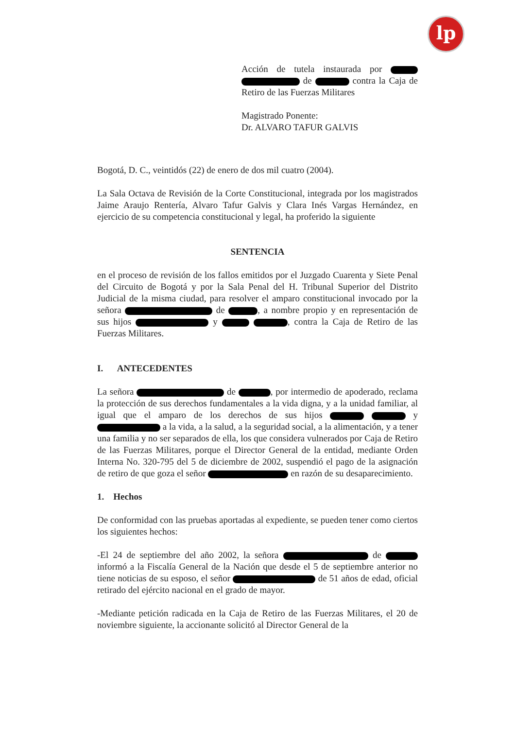lp
Acción de tutela instaurada por de contra la Caja de Retiro de las Fuerzas Militares
Magistrado Ponente:
Dr. ALVARO TAFUR GALVIS
Bogotá, D. C., veintidós (22) de enero de dos mil cuatro (2004).
La Sala Octava de Revisión de la Corte Constitucional, integrada por los magistrados Jaime Araujo Rentería, Alvaro Tafur Galvis y Clara Inés Vargas Hernández, en ejercicio de su competencia constitucional y legal, ha proferido la siguiente
SENTENCIA
en el proceso de revisión de los fallos emitidos por el Juzgado Cuarenta y Siete Penal del Circuito de Bogotá y por la Sala Penal del H. Tribunal Superior del Distrito Judicial de la misma ciudad, para resolver el amparo constitucional invocado por la señora de , a nombre propio y en representación de sus hijos y , contra la Caja de Retiro de las Fuerzas Militares.
I. ANTECEDENTES
La señora de , por intermedio de apoderado, reclama la protección de sus derechos fundamentales a la vida digna, y a la unidad familiar, al igual que el amparo de los derechos de sus hijos y a la vida, a la salud, a la seguridad social, a la alimentación, y a tener una familia y no ser separados de ella, los que considera vulnerados por Caja de Retiro de las Fuerzas Militares, porque el Director General de la entidad, mediante Orden Interna No. 320-795 del 5 de diciembre de 2002, suspendió el pago de la asignación de retiro de que goza el señor en razón de su desaparecimiento.
1. Hechos
De conformidad con las pruebas aportadas al expediente, se pueden tener como ciertos los siguientes hechos:
-El 24 de septiembre del año 2002, la señora de informó a la Fiscalía General de la Nación que desde el 5 de septiembre anterior no tiene noticias de su esposo, el señor de 51 años de edad, oficial retirado del ejército nacional en el grado de mayor.
-Mediante petición radicada en la Caja de Retiro de las Fuerzas Militares, el 20 de noviembre siguiente, la accionante solicitó al Director General de la